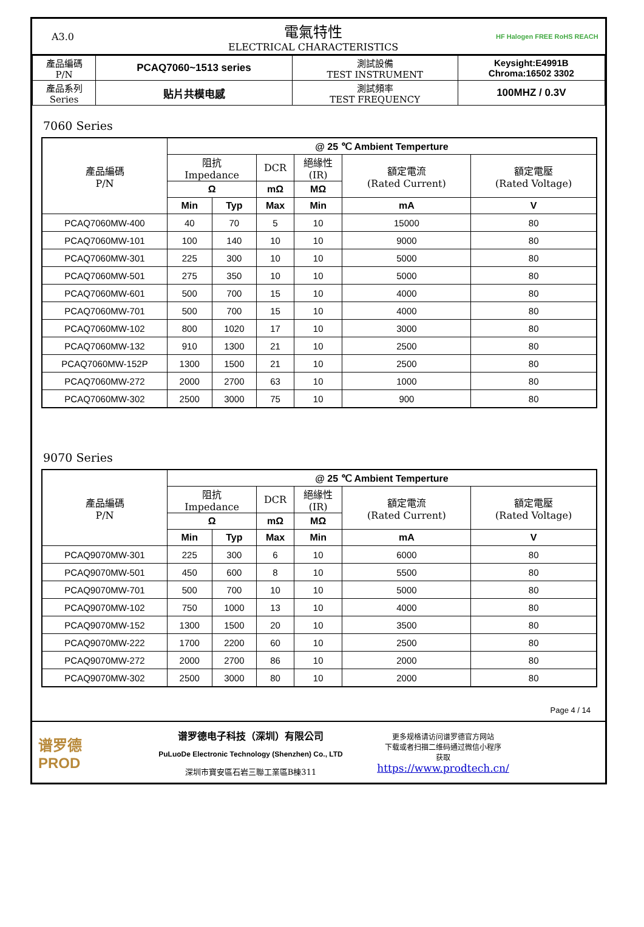A3.0
電氣特性
ELECTRICAL CHARACTERISTICS
HF Halogen FREE RoHS REACH
| 產品編碼 P/N | PCAQ7060~1513 series | 測試設備 TEST INSTRUMENT | Keysight:E4991B Chroma:16502 3302 |
| 產品系列 Series | 贴片共模电感 | 測試頻率 TEST FREQUENCY | 100MHZ / 0.3V |
7060 Series
| 產品編碼 P/N | @ 25 ℃ Ambient Temperture | | | | | |
| --- | --- | --- | --- | --- | --- | --- |
| | 阻抗 Impedance | | DCR | 絕緣性 (IR) | 額定電流 (Rated Current) | 額定電壓 (Rated Voltage) |
| | Ω | | mΩ | MΩ | | |
| | Min | Typ | Max | Min | mA | V |
| PCAQ7060MW-400 | 40 | 70 | 5 | 10 | 15000 | 80 |
| PCAQ7060MW-101 | 100 | 140 | 10 | 10 | 9000 | 80 |
| PCAQ7060MW-301 | 225 | 300 | 10 | 10 | 5000 | 80 |
| PCAQ7060MW-501 | 275 | 350 | 10 | 10 | 5000 | 80 |
| PCAQ7060MW-601 | 500 | 700 | 15 | 10 | 4000 | 80 |
| PCAQ7060MW-701 | 500 | 700 | 15 | 10 | 4000 | 80 |
| PCAQ7060MW-102 | 800 | 1020 | 17 | 10 | 3000 | 80 |
| PCAQ7060MW-132 | 910 | 1300 | 21 | 10 | 2500 | 80 |
| PCAQ7060MW-152P | 1300 | 1500 | 21 | 10 | 2500 | 80 |
| PCAQ7060MW-272 | 2000 | 2700 | 63 | 10 | 1000 | 80 |
| PCAQ7060MW-302 | 2500 | 3000 | 75 | 10 | 900 | 80 |
9070 Series
| 產品編碼 P/N | @ 25 ℃ Ambient Temperture | | | | | |
| --- | --- | --- | --- | --- | --- | --- |
| | 阻抗 Impedance | | DCR | 絕緣性 (IR) | 額定電流 (Rated Current) | 額定電壓 (Rated Voltage) |
| | Ω | | mΩ | MΩ | | |
| | Min | Typ | Max | Min | mA | V |
| PCAQ9070MW-301 | 225 | 300 | 6 | 10 | 6000 | 80 |
| PCAQ9070MW-501 | 450 | 600 | 8 | 10 | 5500 | 80 |
| PCAQ9070MW-701 | 500 | 700 | 10 | 10 | 5000 | 80 |
| PCAQ9070MW-102 | 750 | 1000 | 13 | 10 | 4000 | 80 |
| PCAQ9070MW-152 | 1300 | 1500 | 20 | 10 | 3500 | 80 |
| PCAQ9070MW-222 | 1700 | 2200 | 60 | 10 | 2500 | 80 |
| PCAQ9070MW-272 | 2000 | 2700 | 86 | 10 | 2000 | 80 |
| PCAQ9070MW-302 | 2500 | 3000 | 80 | 10 | 2000 | 80 |
Page 4 / 14
谱罗德
PROD
谱罗德电子科技（深圳）有限公司
PuLuoDe Electronic Technology (Shenzhen) Co., LTD
深圳市寶安區石岩三聯工業區B棟311
更多规格请访问谱罗德官方网站
下载或者扫描二维码通过微信小程序
获取
https://www.prodtech.cn/